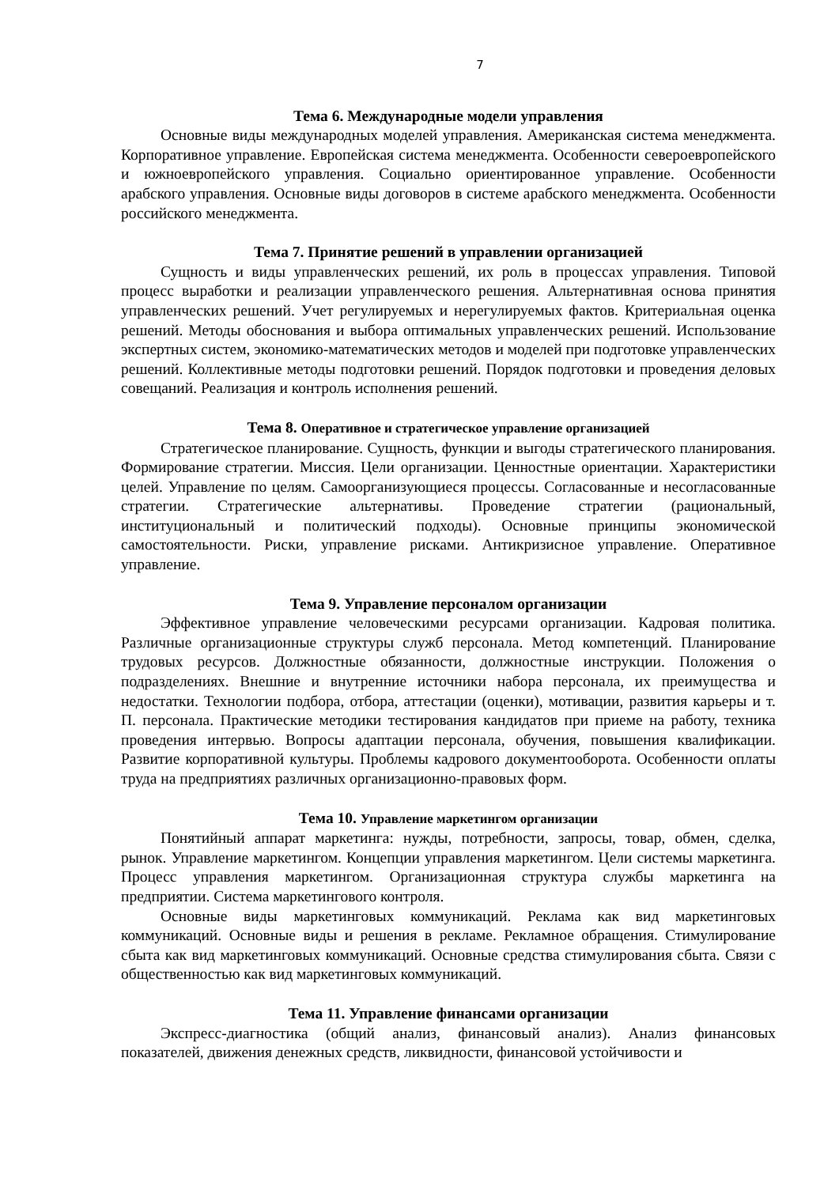7
Тема 6. Международные модели управления
Основные виды международных моделей управления. Американская система менеджмента. Корпоративное управление. Европейская система менеджмента. Особенности североевропейского и южноевропейского управления. Социально ориентированное управление. Особенности арабского управления. Основные виды договоров в системе арабского менеджмента. Особенности российского менеджмента.
Тема 7. Принятие решений в управлении организацией
Сущность и виды управленческих решений, их роль в процессах управления. Типовой процесс выработки и реализации управленческого решения. Альтернативная основа принятия управленческих решений. Учет регулируемых и нерегулируемых фактов. Критериальная оценка решений. Методы обоснования и выбора оптимальных управленческих решений. Использование экспертных систем, экономико-математических методов и моделей при подготовке управленческих решений. Коллективные методы подготовки решений. Порядок подготовки и проведения деловых совещаний. Реализация и контроль исполнения решений.
Тема 8. Оперативное и стратегическое управление организацией
Стратегическое планирование. Сущность, функции и выгоды стратегического планирования. Формирование стратегии. Миссия. Цели организации. Ценностные ориентации. Характеристики целей. Управление по целям. Самоорганизующиеся процессы. Согласованные и несогласованные стратегии. Стратегические альтернативы. Проведение стратегии (рациональный, институциональный и политический подходы). Основные принципы экономической самостоятельности. Риски, управление рисками. Антикризисное управление. Оперативное управление.
Тема 9. Управление персоналом организации
Эффективное управление человеческими ресурсами организации. Кадровая политика. Различные организационные структуры служб персонала. Метод компетенций. Планирование трудовых ресурсов. Должностные обязанности, должностные инструкции. Положения о подразделениях. Внешние и внутренние источники набора персонала, их преимущества и недостатки. Технологии подбора, отбора, аттестации (оценки), мотивации, развития карьеры и т. П. персонала. Практические методики тестирования кандидатов при приеме на работу, техника проведения интервью. Вопросы адаптации персонала, обучения, повышения квалификации. Развитие корпоративной культуры. Проблемы кадрового документооборота. Особенности оплаты труда на предприятиях различных организационно-правовых форм.
Тема 10. Управление маркетингом организации
Понятийный аппарат маркетинга: нужды, потребности, запросы, товар, обмен, сделка, рынок. Управление маркетингом. Концепции управления маркетингом. Цели системы маркетинга. Процесс управления маркетингом. Организационная структура службы маркетинга на предприятии. Система маркетингового контроля.
Основные виды маркетинговых коммуникаций. Реклама как вид маркетинговых коммуникаций. Основные виды и решения в рекламе. Рекламное обращения. Стимулирование сбыта как вид маркетинговых коммуникаций. Основные средства стимулирования сбыта. Связи с общественностью как вид маркетинговых коммуникаций.
Тема 11. Управление финансами организации
Экспресс-диагностика (общий анализ, финансовый анализ). Анализ финансовых показателей, движения денежных средств, ликвидности, финансовой устойчивости и